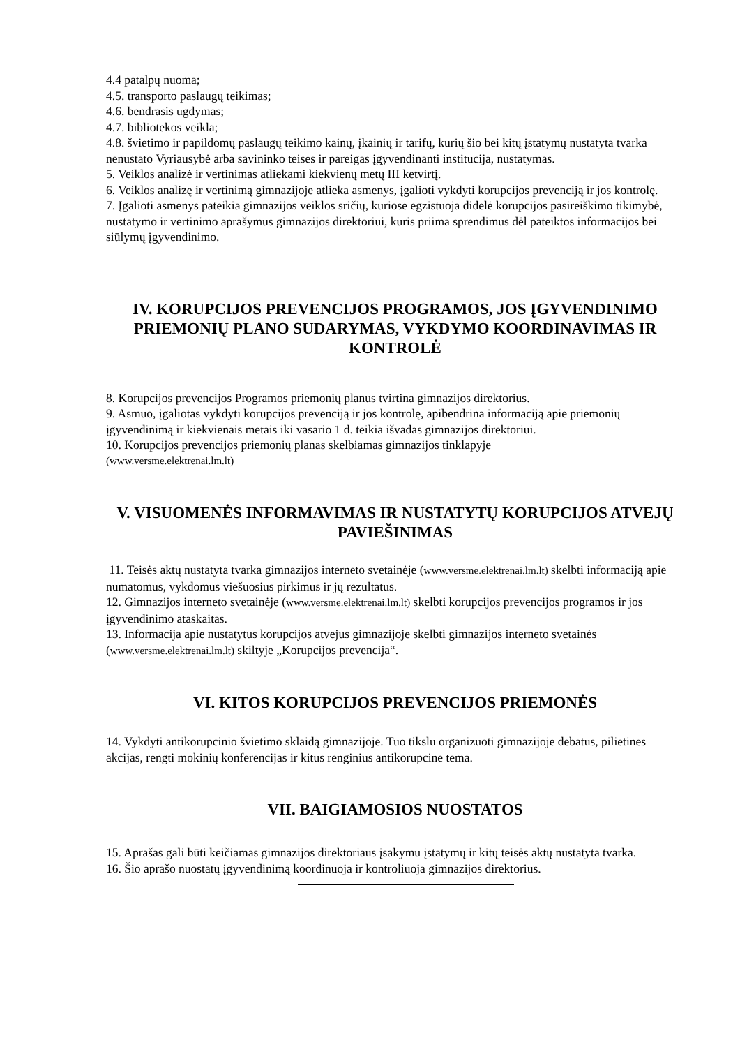4.4 patalpų nuoma;
4.5. transporto paslaugų teikimas;
4.6. bendrasis ugdymas;
4.7. bibliotekos veikla;
4.8. švietimo ir papildomų paslaugų teikimo kainų, įkainių ir tarifų, kurių šio bei kitų įstatymų nustatyta tvarka nenustato Vyriausybė arba savininko teises ir pareigas įgyvendinanti institucija, nustatymas.
5. Veiklos analizė ir vertinimas atliekami kiekvienų metų III ketvirtį.
6. Veiklos analizę ir vertinimą gimnazijoje atlieka asmenys, įgalioti vykdyti korupcijos prevenciją ir jos kontrolę.
7. Įgalioti asmenys pateikia gimnazijos veiklos sričių, kuriose egzistuoja didelė korupcijos pasireiškimo tikimybė, nustatymo ir vertinimo aprašymus gimnazijos direktoriui, kuris priima sprendimus dėl pateiktos informacijos bei siūlymų įgyvendinimo.
IV. KORUPCIJOS PREVENCIJOS PROGRAMOS, JOS ĮGYVENDINIMO PRIEMONIŲ PLANO SUDARYMAS, VYKDYMO KOORDINAVIMAS IR KONTROLĖ
8. Korupcijos prevencijos Programos priemonių planus tvirtina gimnazijos direktorius.
9. Asmuo, įgaliotas vykdyti korupcijos prevenciją ir jos kontrolę, apibendrina informaciją apie priemonių įgyvendinimą ir kiekvienais metais iki vasario 1 d. teikia išvadas gimnazijos direktoriui.
10. Korupcijos prevencijos priemonių planas skelbiamas gimnazijos tinklapyje
(www.versme.elektrenai.lm.lt)
V. VISUOMENĖS INFORMAVIMAS IR NUSTATYTŲ KORUPCIJOS ATVEJŲ PAVIEŠINIMAS
11. Teisės aktų nustatyta tvarka gimnazijos interneto svetainėje (www.versme.elektrenai.lm.lt) skelbti informaciją apie numatomus, vykdomus viešuosius pirkimus ir jų rezultatus.
12. Gimnazijos interneto svetainėje (www.versme.elektrenai.lm.lt) skelbti korupcijos prevencijos programos ir jos įgyvendinimo ataskaitas.
13. Informacija apie nustatytus korupcijos atvejus gimnazijoje skelbti gimnazijos interneto svetainės (www.versme.elektrenai.lm.lt) skiltyje „Korupcijos prevencija“.
VI. KITOS KORUPCIJOS PREVENCIJOS PRIEMONĖS
14. Vykdyti antikorupcinio švietimo sklaidą gimnazijoje. Tuo tikslu organizuoti gimnazijoje debatus, pilietines akcijas, rengti mokinių konferencijas ir kitus renginius antikorupcine tema.
VII. BAIGIAMOSIOS NUOSTATOS
15. Aprašas gali būti keičiamas gimnazijos direktoriaus įsakymu įstatymų ir kitų teisės aktų nustatyta tvarka.
16. Šio aprašo nuostatų įgyvendinimą koordinuoja ir kontroliuoja gimnazijos direktorius.